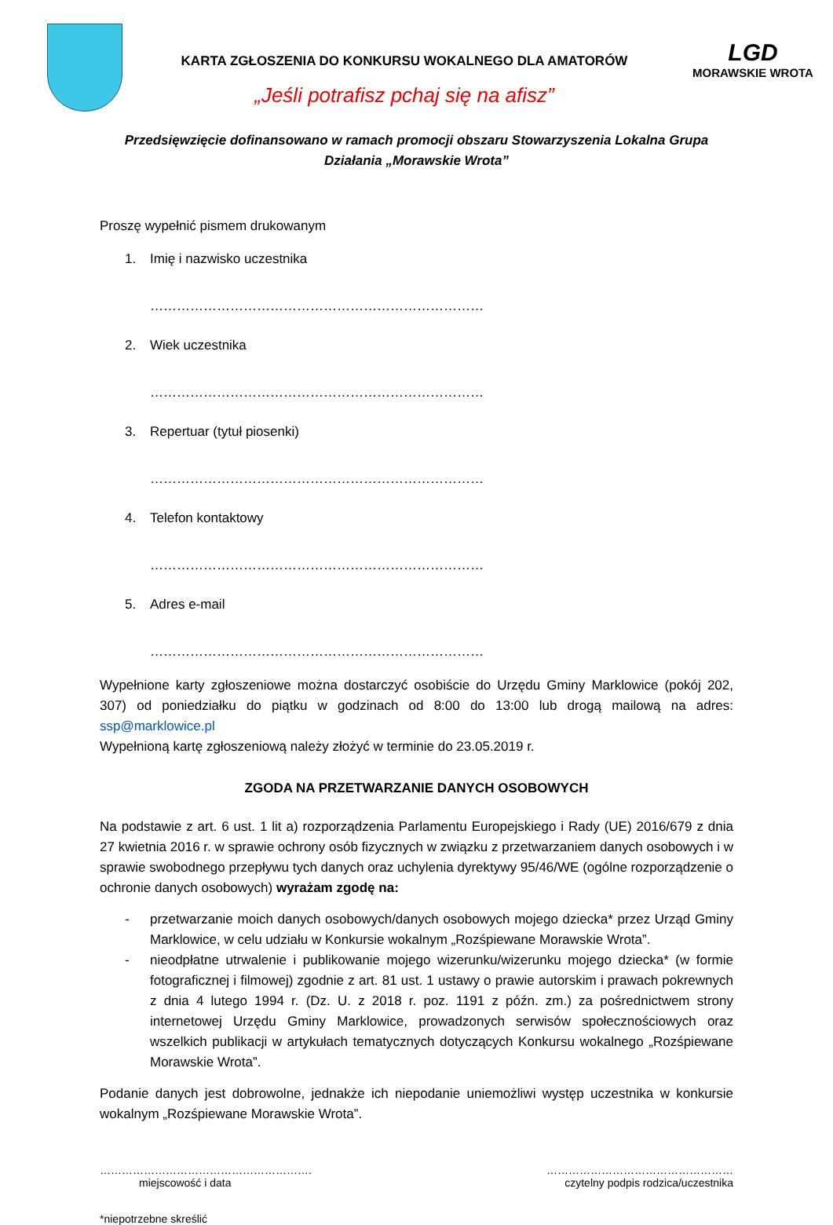KARTA ZGŁOSZENIA DO KONKURSU WOKALNEGO DLA AMATORÓW
„Jeśli potrafisz pchaj się na afisz”
LGD
MORAWSKIE WROTA
Przedsięwzięcie dofinansowano w ramach promocji obszaru Stowarzyszenia Lokalna Grupa
Działania „Morawskie Wrota”
Proszę wypełnić pismem drukowanym
1. Imię i nazwisko uczestnika
…………………………………………………………………
2. Wiek uczestnika
…………………………………………………………………
3. Repertuar (tytuł piosenki)
…………………………………………………………………
4. Telefon kontaktowy
…………………………………………………………………
5. Adres e-mail
…………………………………………………………………
Wypełnione karty zgłoszeniowe można dostarczyć osobiście do Urzędu Gminy Marklowice (pokój 202, 307) od poniedziałku do piątku w godzinach od 8:00 do 13:00 lub drogą mailową na adres: ssp@marklowice.pl
Wypełnioną kartę zgłoszeniową należy złożyć w terminie do 23.05.2019 r.
ZGODA NA PRZETWARZANIE DANYCH OSOBOWYCH
Na podstawie z art. 6 ust. 1 lit a) rozporządzenia Parlamentu Europejskiego i Rady (UE) 2016/679 z dnia 27 kwietnia 2016 r. w sprawie ochrony osób fizycznych w związku z przetwarzaniem danych osobowych i w sprawie swobodnego przepływu tych danych oraz uchylenia dyrektywy 95/46/WE (ogólne rozporządzenie o ochronie danych osobowych) wyrażam zgodę na:
- przetwarzanie moich danych osobowych/danych osobowych mojego dziecka* przez Urząd Gminy Marklowice, w celu udziału w Konkursie wokalnym „Rozśpiewane Morawskie Wrota”.
- nieodpłatne utrwalenie i publikowanie mojego wizerunku/wizerunku mojego dziecka* (w formie fotograficznej i filmowej) zgodnie z art. 81 ust. 1 ustawy o prawie autorskim i prawach pokrewnych z dnia 4 lutego 1994 r. (Dz. U. z 2018 r. poz. 1191 z późn. zm.) za pośrednictwem strony internetowej Urzędu Gminy Marklowice, prowadzonych serwisów społecznościowych oraz wszelkich publikacji w artykułach tematycznych dotyczących Konkursu wokalnego „Rozśpiewane Morawskie Wrota”.
Podanie danych jest dobrowolne, jednakże ich niepodanie uniemożliwi występ uczestnika w konkursie wokalnym „Rozśpiewane Morawskie Wrota”.
………………………………………………….
miejscowość i data
……………………………………………
czytelny podpis rodzica/uczestnika
*niepotrzebne skreślić